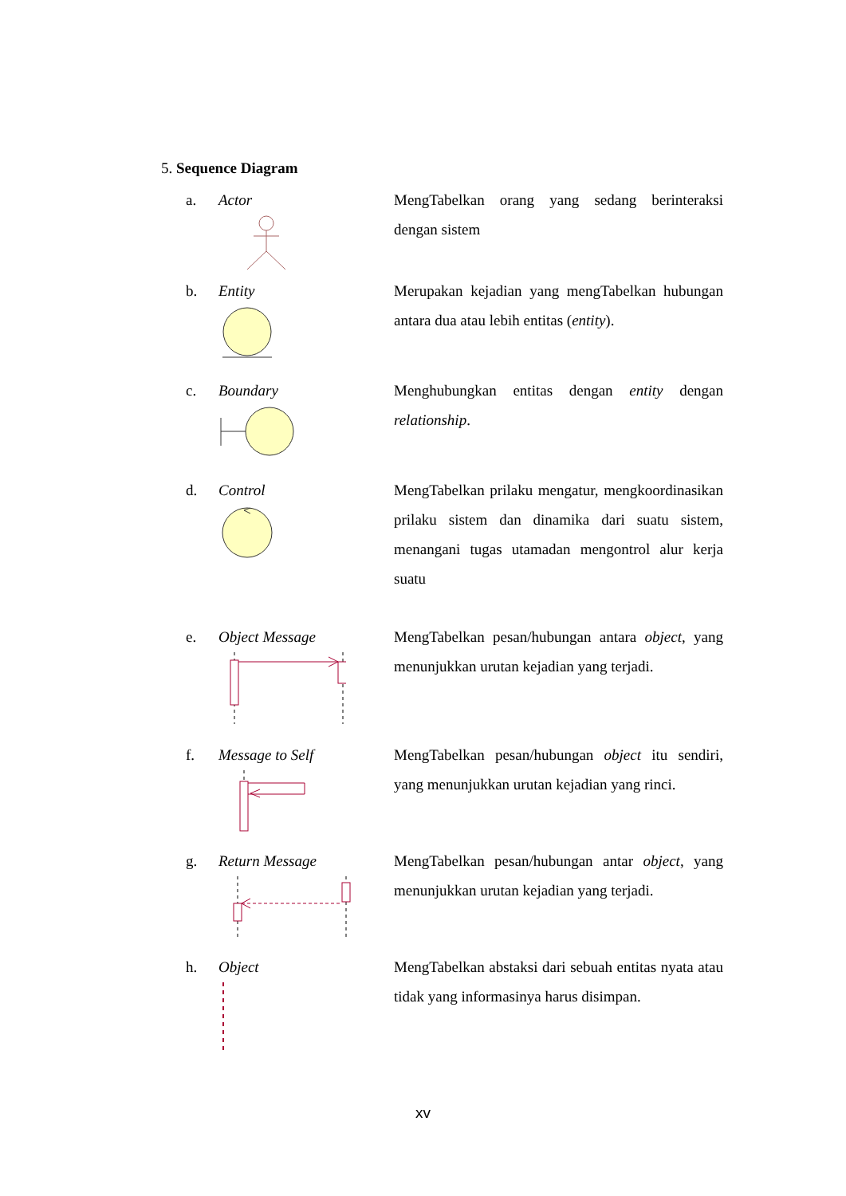5. Sequence Diagram
a. Actor
MengTabelkan orang yang sedang berinteraksi dengan sistem
b. Entity
Merupakan kejadian yang mengTabelkan hubungan antara dua atau lebih entitas (entity).
c. Boundary
Menghubungkan entitas dengan entity dengan relationship.
d. Control
MengTabelkan prilaku mengatur, mengkoordinasikan prilaku sistem dan dinamika dari suatu sistem, menangani tugas utamadan mengontrol alur kerja suatu
e. Object Message
MengTabelkan pesan/hubungan antara object, yang menunjukkan urutan kejadian yang terjadi.
f. Message to Self
MengTabelkan pesan/hubungan object itu sendiri, yang menunjukkan urutan kejadian yang rinci.
g. Return Message
MengTabelkan pesan/hubungan antar object, yang menunjukkan urutan kejadian yang terjadi.
h. Object
MengTabelkan abstaksi dari sebuah entitas nyata atau tidak yang informasinya harus disimpan.
xv